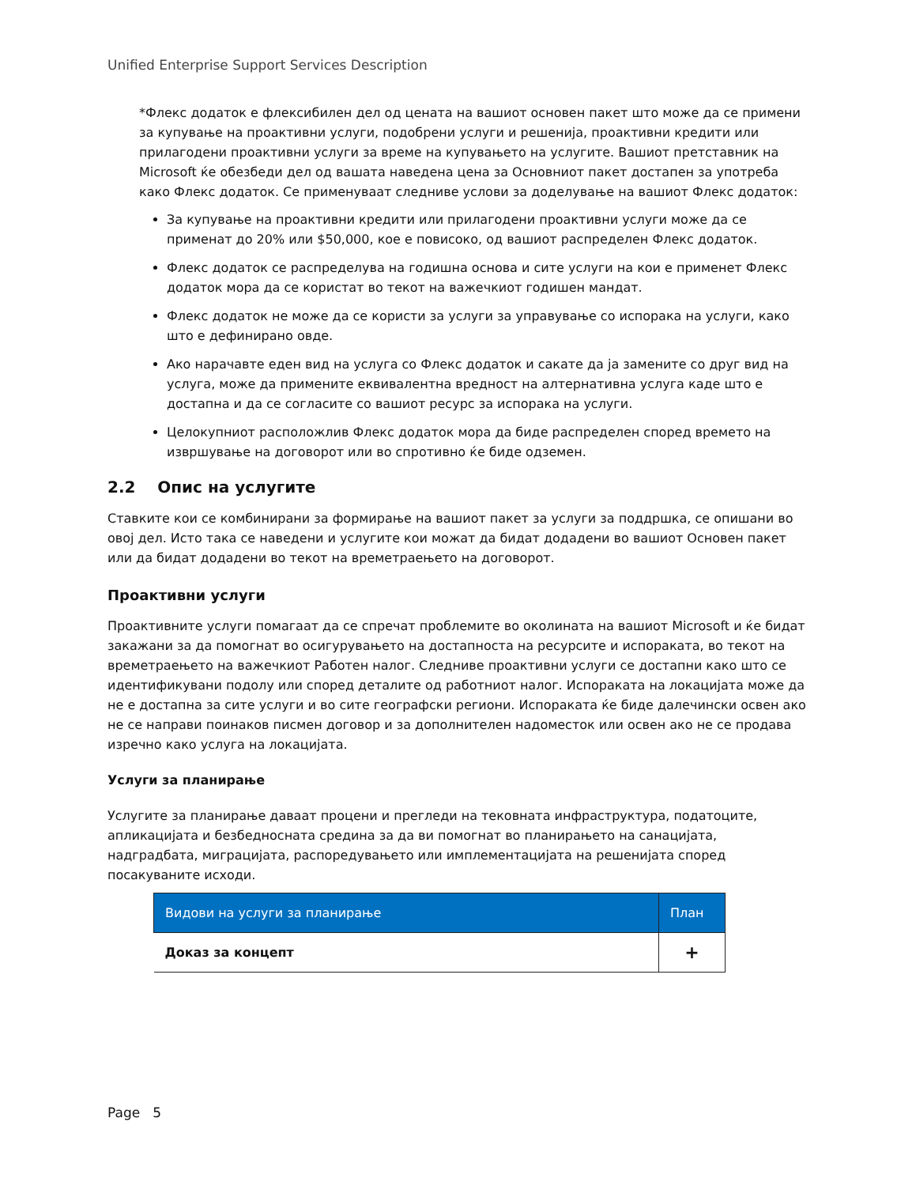Unified Enterprise Support Services Description
*Флекс додаток е флексибилен дел од цената на вашиот основен пакет што може да се примени за купување на проактивни услуги, подобрени услуги и решенија, проактивни кредити или прилагодени проактивни услуги за време на купувањето на услугите. Вашиот претставник на Microsoft ќе обезбеди дел од вашата наведена цена за Основниот пакет достапен за употреба како Флекс додаток. Се применуваат следниве услови за доделување на вашиот Флекс додаток:
За купување на проактивни кредити или прилагодени проактивни услуги може да се применат до 20% или $50,000, кое е повисоко, од вашиот распределен Флекс додаток.
Флекс додаток се распределува на годишна основа и сите услуги на кои е применет Флекс додаток мора да се користат во текот на важечкиот годишен мандат.
Флекс додаток не може да се користи за услуги за управување со испорака на услуги, како што е дефинирано овде.
Ако нарачавте еден вид на услуга со Флекс додаток и сакате да ја замените со друг вид на услуга, може да примените еквивалентна вредност на алтернативна услуга каде што е достапна и да се согласите со вашиот ресурс за испорака на услуги.
Целокупниот расположлив Флекс додаток мора да биде распределен според времето на извршување на договорот или во спротивно ќе биде одземен.
2.2 Опис на услугите
Ставките кои се комбинирани за формирање на вашиот пакет за услуги за поддршка, се опишани во овој дел. Исто така се наведени и услугите кои можат да бидат додадени во вашиот Основен пакет или да бидат додадени во текот на времетраењето на договорот.
Проактивни услуги
Проактивните услуги помагаат да се спречат проблемите во околината на вашиот Microsoft и ќе бидат закажани за да помогнат во осигурувањето на достапноста на ресурсите и испораката, во текот на времетраењето на важечкиот Работен налог. Следниве проактивни услуги се достапни како што се идентификувани подолу или според деталите од работниот налог. Испораката на локацијата може да не е достапна за сите услуги и во сите географски региони. Испораката ќе биде далечински освен ако не се направи поинаков писмен договор и за дополнителен надоместок или освен ако не се продава изречно како услуга на локацијата.
Услуги за планирање
Услугите за планирање даваат процени и прегледи на тековната инфраструктура, податоците, апликацијата и безбедносната средина за да ви помогнат во планирањето на санацијата, надградбата, миграцијата, распоредувањето или имплементацијата на решенијата според посакуваните исходи.
| Видови на услуги за планирање | План |
| --- | --- |
| Доказ за концепт | + |
Page 5